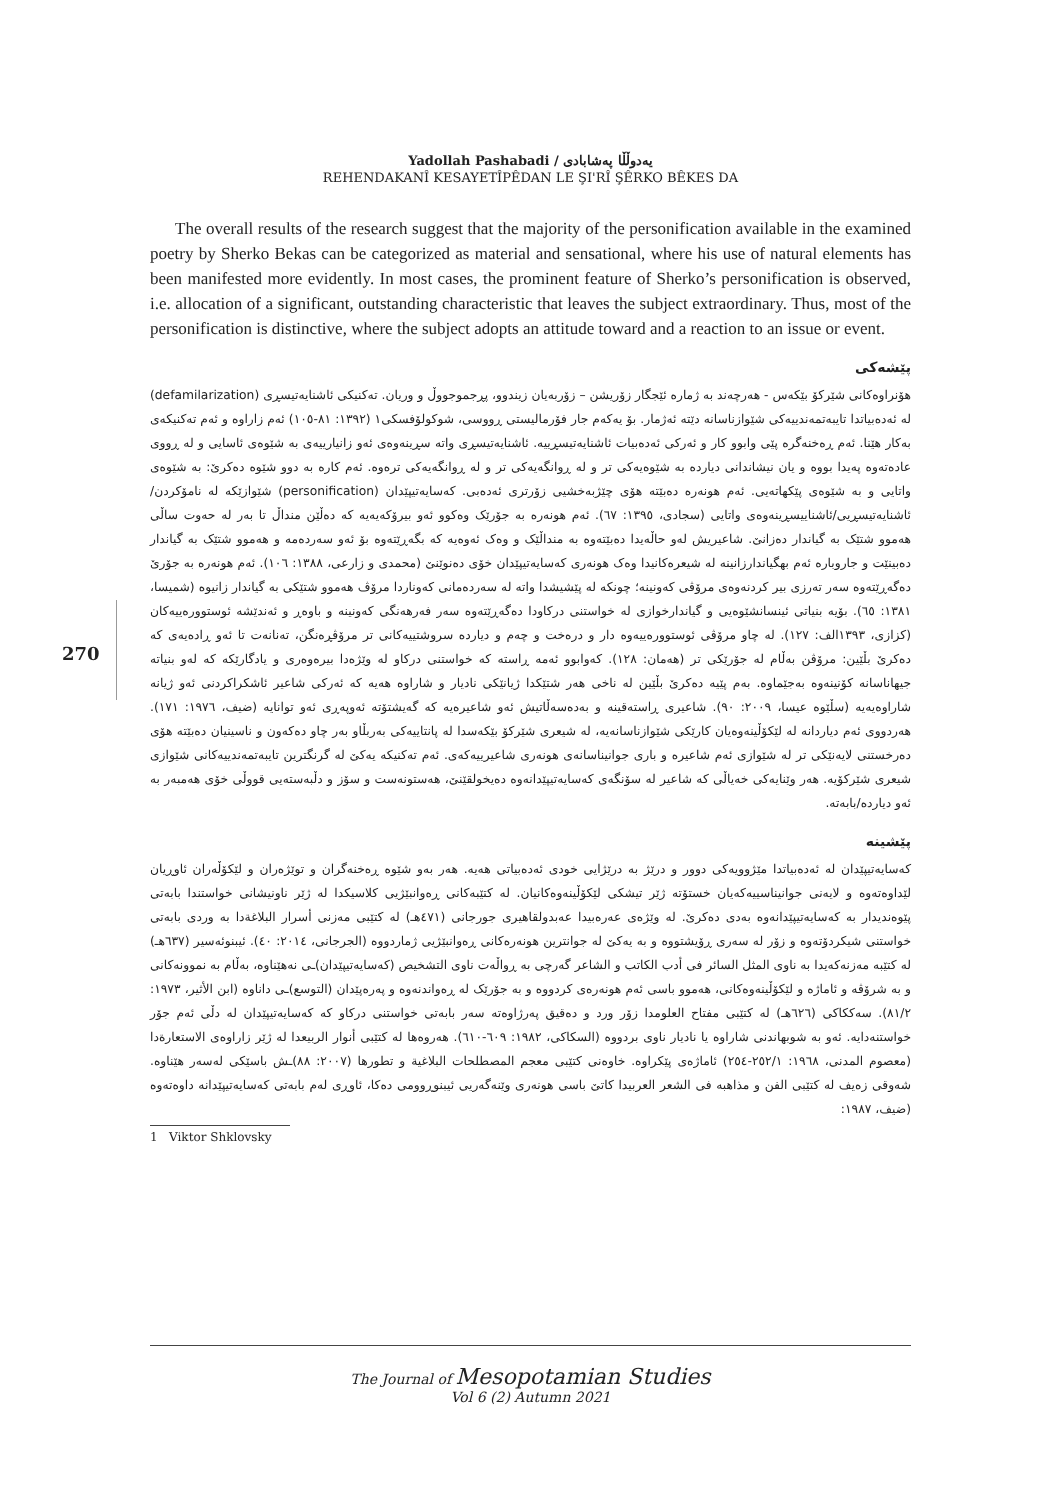Yadollah Pashabadi / یەدوڵڵا پەشابادی
REHENDAKANÎ KESAYETÎPÊDAN LE ŞI'RÎ ŞÊRKO BÊKES DA
The overall results of the research suggest that the majority of the personification available in the examined poetry by Sherko Bekas can be categorized as material and sensational, where his use of natural elements has been manifested more evidently. In most cases, the prominent feature of Sherko’s personification is observed, i.e. allocation of a significant, outstanding characteristic that leaves the subject extraordinary. Thus, most of the personification is distinctive, where the subject adopts an attitude toward and a reaction to an issue or event.
پێشەکی
هۆنراوەکانی شێرکۆ بێکەس - هەرچەند بە ژمارە ئێجگار زۆریشن – زۆربەیان زیندوو، پڕجموجووڵ و وریان. تەکنیکی ئاشنایەتیسڕی (defamilarization) لە ئەدەبیاتدا تایبەتمەندییەکی شێوازناسانە دێتە ئەژمار. بۆ یەکەم جار فۆرمالیستی ڕووسی، شوکولۆفسکی١ (١٣٩٢: ٨١-١٠٥) ئەم زاراوە و ئەم تەکنیکەی بەکار هێنا. ئەم ڕەخنەگرە پێی وابوو کار و ئەرکی ئەدەبیات ئاشنایەتیسڕییە. ئاشنایەتیسڕی واتە سڕینەوەی ئەو زانیارییەی بە شێوەی ئاسایی و لە ڕووی عادەتەوە پەیدا بووە و یان نیشاندانی دیاردە بە شێوەیەکی تر و لە ڕوانگەیەکی تر و لە ڕوانگەیەکی ترەوە. ئەم کارە بە دوو شێوە دەکرێ: بە شێوەی واتایی و بە شێوەی پێکهاتەیی. ئەم هونەرە دەبێتە هۆی چێژبەخشیی زۆرتری ئەدەبی. کەسایەتیپێدان (personification) شێوازێکە لە نامۆکردن/ئاشنایەتیسڕیی/ئاشناییسڕینەوەی واتایی (سجادی، ١٣٩٥: ٦٧). ئەم هونەرە بە جۆرێک وەکوو ئەو بیرۆکەیەیە کە دەڵێن منداڵ تا بەر لە حەوت ساڵی هەموو شتێک بە گیاندار دەزانێ. شاعیریش لەو حاڵەیدا دەبێتەوە بە منداڵێک و وەک ئەوەیە کە بگەڕێتەوە بۆ ئەو سەردەمە و هەموو شتێک بە گیاندار دەبینێت و جاروبارە ئەم بهگیاندارزانینە لە شیعرەکانیدا وەک هونەری کەسایەتیپێدان خۆی دەنوێنێ (محمدی و زارعی، ١٣٨٨: ١٠٦). ئەم هونەرە بە جۆرێ دەگەڕێتەوە سەر تەرزی بیر کردنەوەی مرۆڤی کەونینە؛ چونکە لە پێشیشدا واتە لە سەردەمانی کەوناردا مرۆڤ هەموو شتێکی بە گیاندار زانیوە (شمیسا، ١٣٨١: ٦٥). بۆیە بنیاتی ئینسانشێوەیی و گیاندارخوازی لە خواستنی درکاودا دەگەڕێتەوە سەر فەرهەنگی کەونینە و باوەڕ و ئەندێشە ئوستوورەییەکان (کزازی، ١٣٩٣الف: ١٢٧). لە چاو مرۆڤی ئوستوورەییەوە دار و درەخت و چەم و دیاردە سروشتییەکانی تر مرۆڤڕەنگن، تەنانەت تا ئەو ڕادەیەی کە دەکرێ بڵێین: مرۆڤن بەڵام لە جۆرێکی تر (هەمان: ١٢٨). کەوابوو ئەمە ڕاستە کە خواستنی درکاو لە وێژەدا بیرەوەری و یادگارێکە کە لەو بنیاتە جیهاناسانە کۆنینەوە بەجێماوە. بەم پێیە دەکرێ بڵێین لە ناخی هەر شتێکدا ژیانێکی نادیار و شاراوە هەیە کە ئەرکی شاعیر ئاشکراکردنی ئەو ژیانە شاراوەیەیە (سڵێوە عیسا، ٢٠٠٩: ٩٠). شاعیری ڕاستەقینە و بەدەسەڵاتیش ئەو شاعیرەیە کە گەیشتۆتە ئەوپەڕی ئەو توانایە (ضیف، ١٩٧٦: ١٧١). هەردووی ئەم دیاردانە لە لێکۆڵینەوەیان کارێکی شێوازناسانەیە، لە شیعری شێرکۆ بێکەسدا لە پانتاییەکی بەربڵاو بەر چاو دەکەون و ناسینیان دەبێتە هۆی دەرخستنی لایەنێکی تر لە شێوازی ئەم شاعیرە و باری جوانیناسانەی هونەری شاعیرییەکەی. ئەم تەکنیکە یەکێ لە گرنگترین تایبەتمەندییەکانی شێوازی شیعری شێرکۆیە. هەر وێنایەکی خەیاڵی کە شاعیر لە سۆنگەی کەسایەتیپێدانەوە دەیخولقێنێ، هەستونەست و سۆز و دڵبەستەیی قووڵی خۆی هەمبەر بە ئەو دیاردە/بابەتە.
پێشینە
کەسایەتیپێدان لە ئەدەبیاتدا مێژوویەکی دوور و درێژ بە درێژایی خودی ئەدەبیاتی هەیە. هەر بەو شێوە ڕەخنەگران و توێژەران و لێکۆڵەران ئاوڕیان لێداوەتەوە و لایەنی جوانیناسییەکەیان خستۆتە ژێر تیشکی لێکۆڵینەوەکانیان. لە کتێبەکانی ڕەوانبێژیی کلاسیکدا لە ژێر ناونیشانی خواستندا بابەتی پێوەندیدار بە کەسایەتیپێدانەوە بەدی دەکرێ. لە وێژەی عەرەبیدا عەبدولقاهیری جورجانی (٤٧١هـ) لە کتێبی مەزنی أسرار البلاغةدا بە وردی بابەتی خواستنی شیکردۆتەوە و زۆر لە سەری ڕۆیشتووە و بە یەکێ لە جوانترین هونەرەکانی ڕەوانبێژیی ژماردووە (الجرجانی، ٢٠١٤: ٤٠). ئیبنوئەسیر (٦٣٧هـ) لە کتێبە مەزنەکەیدا بە ناوی المثل السائر فی أدب الکاتب و الشاعر گەرچی بە ڕواڵەت ناوی التشخیص (کەسایەتیپێدان)ـی نەهێناوە، بەڵام بە نموونەکانی و بە شرۆڤە و ئاماژە و لێکۆڵینەوەکانی، هەموو باسی ئەم هونەرەی کردووە و بە جۆرێک لە ڕەواندنەوە و پەرەپێدان (التوسع)ـی داناوە (ابن الأثیر، ١٩٧٣: ٨١/٢). سەککاکی (٦٢٦هـ) لە کتێبی مفتاح العلومدا زۆر ورد و دەقیق پەرژاوەتە سەر بابەتی خواستنی درکاو کە کەسایەتیپێدان لە دڵی ئەم جۆر خواستنەدایە. ئەو بە شوبهاندنی شاراوە یا نادیار ناوی بردووە (السکاکی، ١٩٨٢: ٦٠٩-٦١٠). هەروەها لە کتێبی أنوار الربیعدا لە ژێر زاراوەی الاستعارةدا (معصوم المدنی، ١٩٦٨: ٢٥٢/١-٢٥٤) ئاماژەی پێکراوە. خاوەنی کتێبی معجم المصطلحات البلاغیة و تطورها (٢٠٠٧: ٨٨)ـش باسێکی لەسەر هێناوە. شەوقی زەیف لە کتێبی الفن و مذاهبە فی الشعر العربیدا کاتێ باسی هونەری وێنەگەریی ئیبنوڕوومی دەکا، ئاوڕی لەم بابەتی کەسایەتیپێدانە داوەتەوە (ضیف، ١٩٨٧:
1 Viktor Shklovsky
270
The Journal of Mesopotamian Studies
Vol 6 (2) Autumn 2021